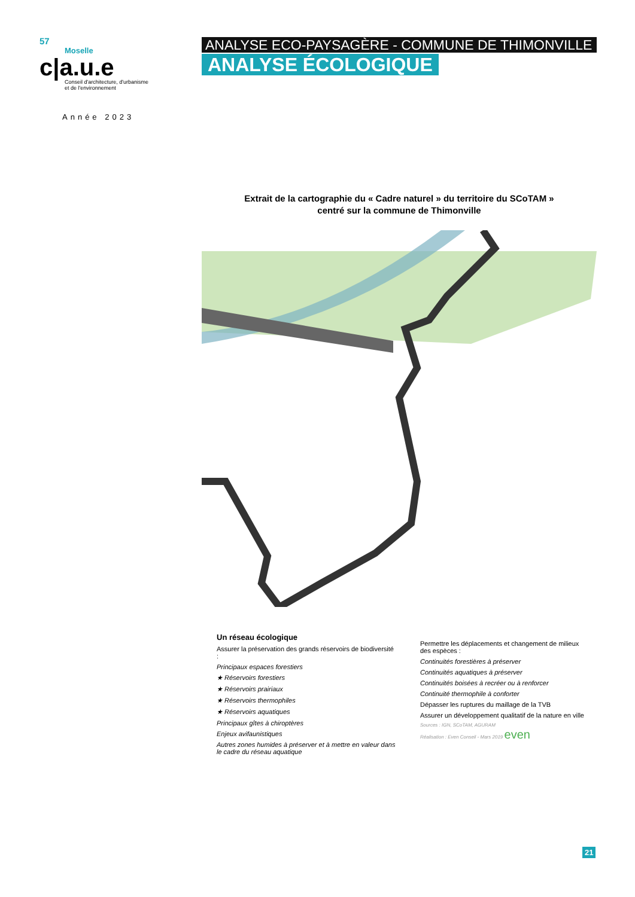57
Moselle
c|a.u.e
Conseil d'architecture, d'urbanisme
et de l'environnement
Année 2023
ANALYSE ECO-PAYSAGÈRE - COMMUNE DE THIMONVILLE
ANALYSE ÉCOLOGIQUE
Extrait de la cartographie du « Cadre naturel » du territoire du SCoTAM »
centré sur la commune de Thimonville
Un réseau écologique
Assurer la préservation des grands réservoirs de biodiversité :
Principaux espaces forestiers
★ Réservoirs forestiers
★ Réservoirs prairiaux
★ Réservoirs thermophiles
★ Réservoirs aquatiques
Principaux gîtes à chiroptères
Enjeux avifaunistiques
Autres zones humides à préserver et à mettre en valeur dans le cadre du réseau aquatique
Permettre les déplacements et changement de milieux des espèces :
Continuités forestières à préserver
Continuités aquatiques à préserver
Continuités boisées à recréer ou à renforcer
Continuité thermophile à conforter
Dépasser les ruptures du maillage de la TVB
Assurer un développement qualitatif de la nature en ville
Sources : IGN, SCoTAM, AGURAM
Réalisation : Even Conseil - Mars 2019 even
21